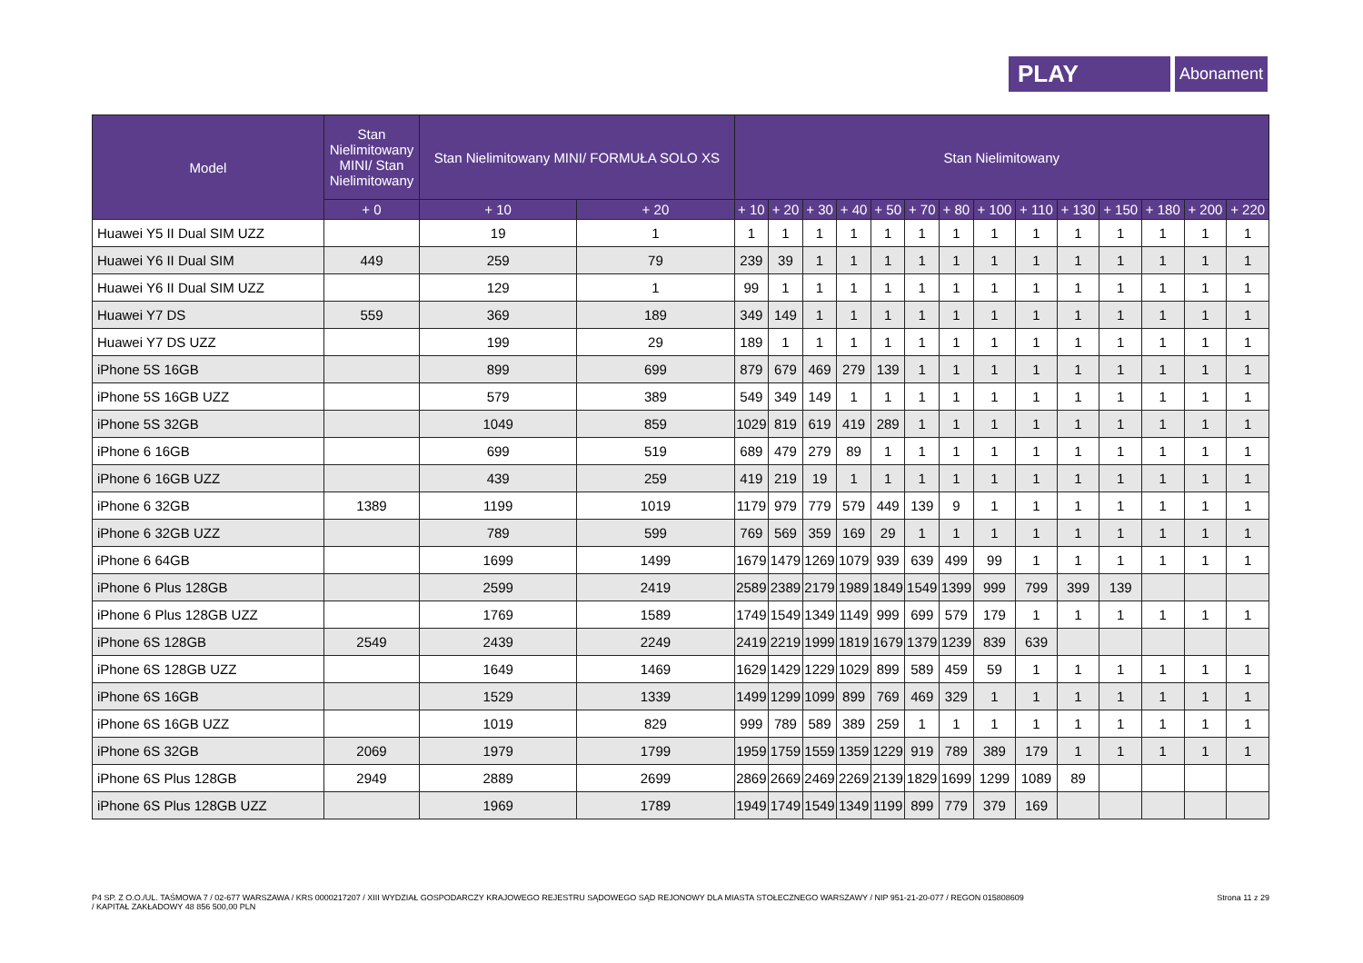PLAY
Abonament
| Model | Stan Nielimitowany MINI/ Stan Nielimitowany | Stan Nielimitowany MINI/ FORMUŁA SOLO XS | | Stan Nielimitowany | | | | | | | | | | | | | |
| --- | --- | --- | --- | --- | --- | --- | --- | --- | --- | --- | --- | --- | --- | --- | --- | --- | --- |
| | + 0 | + 10 | + 20 | + 10 | + 20 | + 30 | + 40 | + 50 | + 70 | + 80 | + 100 | + 110 | + 130 | + 150 | + 180 | + 200 | + 220 |
| Huawei Y5 II Dual SIM UZZ | | 19 | 1 | 1 | 1 | 1 | 1 | 1 | 1 | 1 | 1 | 1 | 1 | 1 | 1 | 1 | 1 |
| Huawei Y6 II Dual SIM | 449 | 259 | 79 | 239 | 39 | 1 | 1 | 1 | 1 | 1 | 1 | 1 | 1 | 1 | 1 | 1 | 1 |
| Huawei Y6 II Dual SIM UZZ | | 129 | 1 | 99 | 1 | 1 | 1 | 1 | 1 | 1 | 1 | 1 | 1 | 1 | 1 | 1 | 1 |
| Huawei Y7 DS | 559 | 369 | 189 | 349 | 149 | 1 | 1 | 1 | 1 | 1 | 1 | 1 | 1 | 1 | 1 | 1 | 1 |
| Huawei Y7 DS UZZ | | 199 | 29 | 189 | 1 | 1 | 1 | 1 | 1 | 1 | 1 | 1 | 1 | 1 | 1 | 1 | 1 |
| iPhone 5S 16GB | | 899 | 699 | 879 | 679 | 469 | 279 | 139 | 1 | 1 | 1 | 1 | 1 | 1 | 1 | 1 | 1 |
| iPhone 5S 16GB UZZ | | 579 | 389 | 549 | 349 | 149 | 1 | 1 | 1 | 1 | 1 | 1 | 1 | 1 | 1 | 1 | 1 |
| iPhone 5S 32GB | | 1049 | 859 | 1029 | 819 | 619 | 419 | 289 | 1 | 1 | 1 | 1 | 1 | 1 | 1 | 1 | 1 |
| iPhone 6 16GB | | 699 | 519 | 689 | 479 | 279 | 89 | 1 | 1 | 1 | 1 | 1 | 1 | 1 | 1 | 1 | 1 |
| iPhone 6 16GB UZZ | | 439 | 259 | 419 | 219 | 19 | 1 | 1 | 1 | 1 | 1 | 1 | 1 | 1 | 1 | 1 | 1 |
| iPhone 6 32GB | 1389 | 1199 | 1019 | 1179 | 979 | 779 | 579 | 449 | 139 | 9 | 1 | 1 | 1 | 1 | 1 | 1 | 1 |
| iPhone 6 32GB UZZ | | 789 | 599 | 769 | 569 | 359 | 169 | 29 | 1 | 1 | 1 | 1 | 1 | 1 | 1 | 1 | 1 |
| iPhone 6 64GB | | 1699 | 1499 | 1679 | 1479 | 1269 | 1079 | 939 | 639 | 499 | 99 | 1 | 1 | 1 | 1 | 1 | 1 |
| iPhone 6 Plus 128GB | | 2599 | 2419 | 2589 | 2389 | 2179 | 1989 | 1849 | 1549 | 1399 | 999 | 799 | 399 | 139 | | | |
| iPhone 6 Plus 128GB UZZ | | 1769 | 1589 | 1749 | 1549 | 1349 | 1149 | 999 | 699 | 579 | 179 | 1 | 1 | 1 | 1 | 1 | 1 |
| iPhone 6S 128GB | 2549 | 2439 | 2249 | 2419 | 2219 | 1999 | 1819 | 1679 | 1379 | 1239 | 839 | 639 | | | | | |
| iPhone 6S 128GB UZZ | | 1649 | 1469 | 1629 | 1429 | 1229 | 1029 | 899 | 589 | 459 | 59 | 1 | 1 | 1 | 1 | 1 | 1 |
| iPhone 6S 16GB | | 1529 | 1339 | 1499 | 1299 | 1099 | 899 | 769 | 469 | 329 | 1 | 1 | 1 | 1 | 1 | 1 | 1 |
| iPhone 6S 16GB UZZ | | 1019 | 829 | 999 | 789 | 589 | 389 | 259 | 1 | 1 | 1 | 1 | 1 | 1 | 1 | 1 | 1 |
| iPhone 6S 32GB | 2069 | 1979 | 1799 | 1959 | 1759 | 1559 | 1359 | 1229 | 919 | 789 | 389 | 179 | 1 | 1 | 1 | 1 | 1 |
| iPhone 6S Plus 128GB | 2949 | 2889 | 2699 | 2869 | 2669 | 2469 | 2269 | 2139 | 1829 | 1699 | 1299 | 1089 | 89 | | | | |
| iPhone 6S Plus 128GB UZZ | | 1969 | 1789 | 1949 | 1749 | 1549 | 1349 | 1199 | 899 | 779 | 379 | 169 | | | | | |
P4 SP. Z O.O./UL. TAŚMOWA 7 / 02-677 WARSZAWA / KRS 0000217207 / XIII WYDZIAŁ GOSPODARCZY KRAJOWEGO REJESTRU SĄDOWEGO SĄD REJONOWY DLA MIASTA STOŁECZNEGO WARSZAWY / NIP 951-21-20-077 / REGON 015808609
/ KAPITAŁ ZAKŁADOWY 48 856 500,00 PLN
Strona 11 z 29